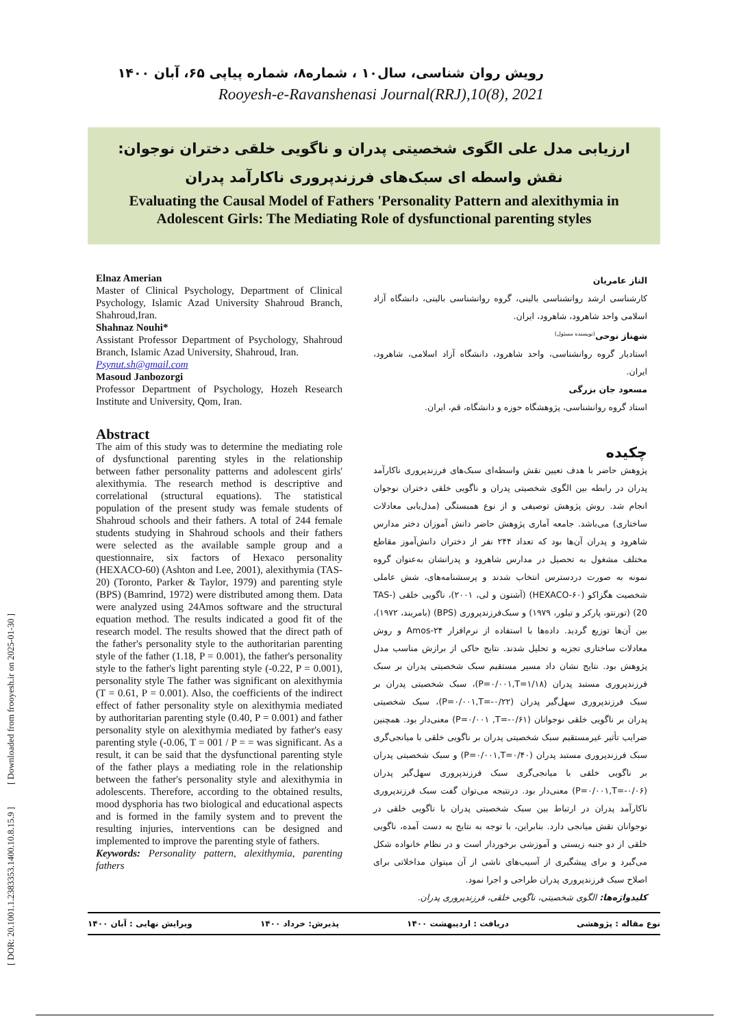[ DOR: 20.1001.1.2383353.1400.10.8.15.9 ] [ Downloaded from frooyesh.ir on 2025-01-30 ]
رویش روان شناسی، سال۱۰ ، شماره۸، شماره پیاپی ۶۵، آبان ۱۴۰۰
Rooyesh-e-Ravanshenasi Journal(RRJ),10(8), 2021
ارزیابی مدل علی الگوی شخصیتی پدران و ناگویی خلقی دختران نوجوان: نقش واسطه ای سبک‌های فرزندپروری ناکارآمد پدران
Evaluating the Causal Model of Fathers 'Personality Pattern and alexithymia in Adolescent Girls: The Mediating Role of dysfunctional parenting styles
Elnaz Amerian
Master of Clinical Psychology, Department of Clinical Psychology, Islamic Azad University Shahroud Branch, Shahroud,Iran.
Shahnaz Nouhi*
Assistant Professor Department of Psychology, Shahroud Branch, Islamic Azad University, Shahroud, Iran.
Psynut.sh@gmail.com
Masoud Janbozorgi
Professor Department of Psychology, Hozeh Research Institute and University, Qom, Iran.
Abstract
The aim of this study was to determine the mediating role of dysfunctional parenting styles in the relationship between father personality patterns and adolescent girls' alexithymia. The research method is descriptive and correlational (structural equations). The statistical population of the present study was female students of Shahroud schools and their fathers. A total of 244 female students studying in Shahroud schools and their fathers were selected as the available sample group and a questionnaire, six factors of Hexaco personality (HEXACO-60) (Ashton and Lee, 2001), alexithymia (TAS-20) (Toronto, Parker & Taylor, 1979) and parenting style (BPS) (Bamrind, 1972) were distributed among them. Data were analyzed using 24Amos software and the structural equation method. The results indicated a good fit of the research model. The results showed that the direct path of the father's personality style to the authoritarian parenting style of the father (1.18, P = 0.001), the father's personality style to the father's light parenting style (-0.22, P = 0.001), personality style The father was significant on alexithymia (T = 0.61, P = 0.001). Also, the coefficients of the indirect effect of father personality style on alexithymia mediated by authoritarian parenting style (0.40, P = 0.001) and father personality style on alexithymia mediated by father's easy parenting style (-0.06, T = 001 / P = = was significant. As a result, it can be said that the dysfunctional parenting style of the father plays a mediating role in the relationship between the father's personality style and alexithymia in adolescents. Therefore, according to the obtained results, mood dysphoria has two biological and educational aspects and is formed in the family system and to prevent the resulting injuries, interventions can be designed and implemented to improve the parenting style of fathers.
Keywords: Personality pattern, alexithymia, parenting fathers
الناز عامریان
کارشناسی ارشد روانشناسی بالینی، گروه روانشناسی بالینی، دانشگاه آزاد اسلامی واحد شاهرود، شاهرود، ایران.
شهناز نوحی<sup>(نویسنده مسئول)</sup>
استادیار گروه روانشناسی، واحد شاهرود، دانشگاه آزاد اسلامی، شاهرود، ایران.
مسعود جان بزرگی
استاد گروه روانشناسی، پژوهشگاه حوزه و دانشگاه، قم، ایران.
چکیده
پژوهش حاضر با هدف تعیین نقش واسطه‌ای سبک‌های فرزندپروری ناکارآمد پدران در رابطه بین الگوی شخصیتی پدران و ناگویی خلقی دختران نوجوان انجام شد. روش پژوهش توصیفی و از نوع همبستگی (مدل‌یابی معادلات ساختاری) می‌باشد. جامعه آماری پژوهش حاضر دانش آموزان دختر مدارس شاهرود و پدران آن‌ها بود که تعداد ۲۴۴ نفر از دختران دانش‌آموز مقاطع مختلف مشغول به تحصیل در مدارس شاهرود و پدرانشان به‌عنوان گروه نمونه به صورت دردسترس انتخاب شدند و پرسشنامه‌های، شش عاملی شخصیت هگزاکو (HEXACO-۶۰) (آشتون و لی، ۲۰۰۱)، ناگویی خلقی (TAS-20) (تورنتو، پارکر و تیلور، ۱۹۷۹) و سبک‌فرزندپروری (BPS) (بامریند، ۱۹۷۲)، بین آن‌ها توزیع گردید. داده‌ها با استفاده از نرم‌افزار Amos-۲۴ و روش معادلات ساختاری تجزیه و تحلیل شدند. نتایج حاکی از برازش مناسب مدل پژوهش بود. نتایج نشان داد مسیر مستقیم سبک شخصیتی پدران بر سبک فرزندپروری مستبد پدران (P=۰/۰۰۱,T=۱/۱۸)، سبک شخصیتی پدران بر سبک فرزندپروری سهل‌گیر پدران (P=۰/۰۰۱,T=-۰/۲۲)، سبک شخصیتی پدران بر ناگویی خلقی نوجوانان (P=۰/۰۰۱ ,T=-۰/۶۱) معنی‌دار بود. همچنین ضرایب تأثیر غیرمستقیم سبک شخصیتی پدران بر ناگویی خلقی با میانجی‌گری سبک فرزندپروری مستبد پدران (P=۰/۰۰۱,T=۰/۴۰) و سبک شخصیتی پدران بر ناگویی خلقی با میانجی‌گری سبک فرزندپروری سهل‌گیر پدران (P=۰/۰۰۱,T=-۰/۰۶) معنی‌دار بود. درنتیجه می‌توان گفت سبک فرزندپروری ناکارآمد پدران در ارتباط بین سبک شخصیتی پدران با ناگویی خلقی در نوجوانان نقش میانجی دارد. بنابراین، با توجه به نتایج به دست آمده، ناگویی خلقی از دو جنبه زیستی و آموزشی برخوردار است و در نظام خانواده شکل می‌گیرد و برای پیشگیری از آسیب‌های ناشی از آن میتوان مداخلاتی برای اصلاح سبک فرزندپروری پدران طراحی و اجرا نمود.
کلیدواژه‌ها: الگوی شخصیتی، ناگویی خلقی، فرزندپروری پدران.
نوع مقاله : پژوهشی دریافت : اردیبهشت ۱۴۰۰ پذیرش: خرداد ۱۴۰۰ ویرایش نهایی : آبان ۱۴۰۰